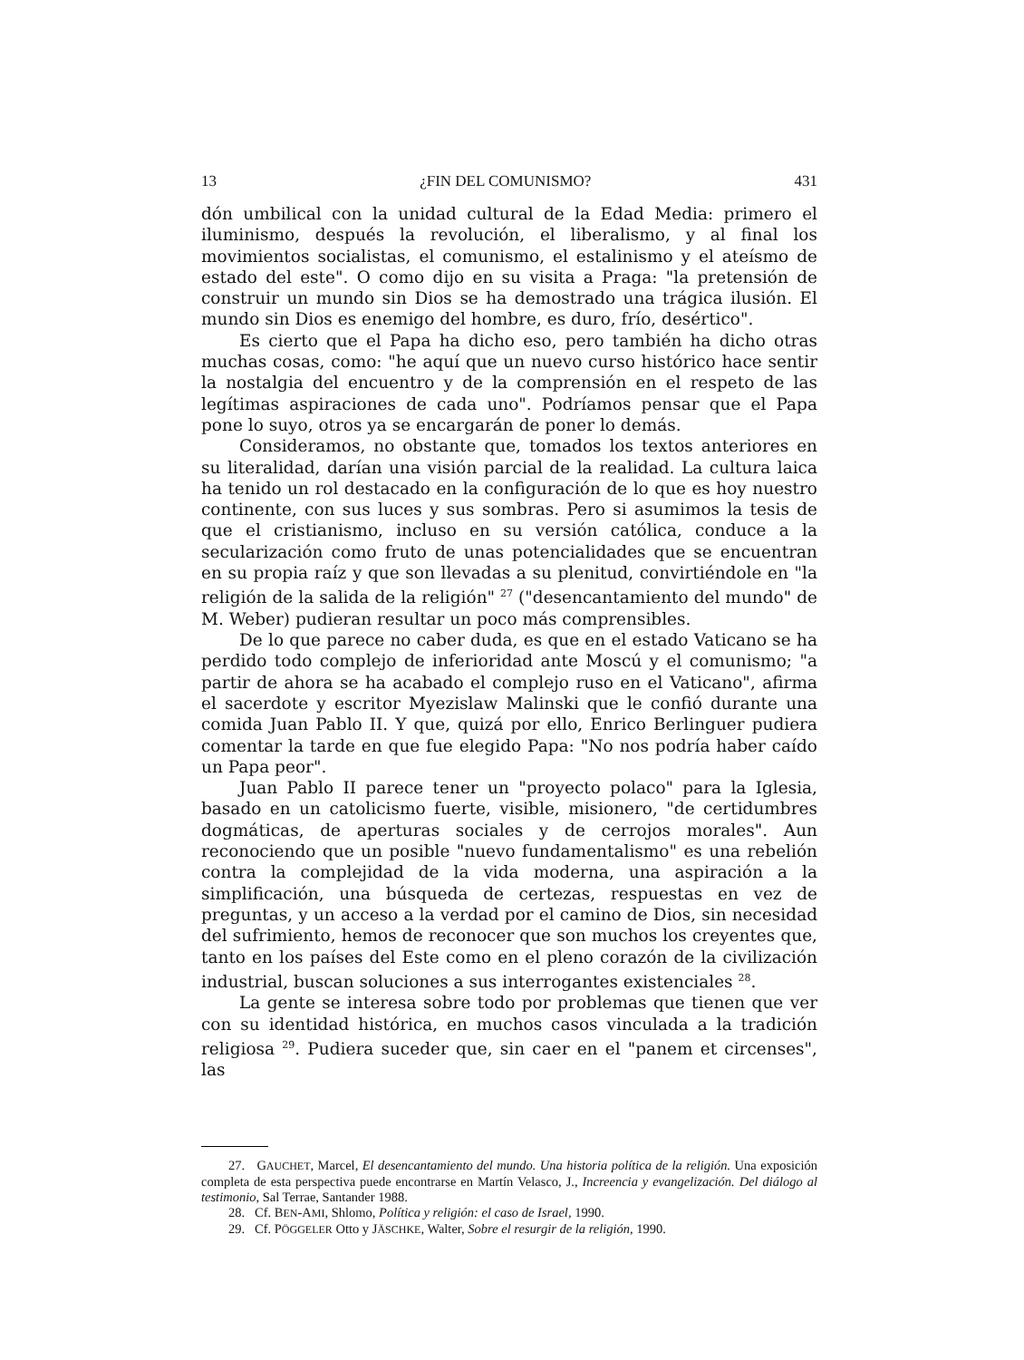13 ¿FIN DEL COMUNISMO? 431
dón umbilical con la unidad cultural de la Edad Media: primero el iluminismo, después la revolución, el liberalismo, y al final los movimientos socialistas, el comunismo, el estalinismo y el ateísmo de estado del este". O como dijo en su visita a Praga: "la pretensión de construir un mundo sin Dios se ha demostrado una trágica ilusión. El mundo sin Dios es enemigo del hombre, es duro, frío, desértico".
Es cierto que el Papa ha dicho eso, pero también ha dicho otras muchas cosas, como: "he aquí que un nuevo curso histórico hace sentir la nostalgia del encuentro y de la comprensión en el respeto de las legítimas aspiraciones de cada uno". Podríamos pensar que el Papa pone lo suyo, otros ya se encargarán de poner lo demás.
Consideramos, no obstante que, tomados los textos anteriores en su literalidad, darían una visión parcial de la realidad. La cultura laica ha tenido un rol destacado en la configuración de lo que es hoy nuestro continente, con sus luces y sus sombras. Pero si asumimos la tesis de que el cristianismo, incluso en su versión católica, conduce a la secularización como fruto de unas potencialidades que se encuentran en su propia raíz y que son llevadas a su plenitud, convirtiéndole en "la religión de la salida de la religión" <sup>27</sup> ("desencantamiento del mundo" de M. Weber) pudieran resultar un poco más comprensibles.
De lo que parece no caber duda, es que en el estado Vaticano se ha perdido todo complejo de inferioridad ante Moscú y el comunismo; "a partir de ahora se ha acabado el complejo ruso en el Vaticano", afirma el sacerdote y escritor Myezislaw Malinski que le confió durante una comida Juan Pablo II. Y que, quizá por ello, Enrico Berlinguer pudiera comentar la tarde en que fue elegido Papa: "No nos podría haber caído un Papa peor".
Juan Pablo II parece tener un "proyecto polaco" para la Iglesia, basado en un catolicismo fuerte, visible, misionero, "de certidumbres dogmáticas, de aperturas sociales y de cerrojos morales". Aun reconociendo que un posible "nuevo fundamentalismo" es una rebelión contra la complejidad de la vida moderna, una aspiración a la simplificación, una búsqueda de certezas, respuestas en vez de preguntas, y un acceso a la verdad por el camino de Dios, sin necesidad del sufrimiento, hemos de reconocer que son muchos los creyentes que, tanto en los países del Este como en el pleno corazón de la civilización industrial, buscan soluciones a sus interrogantes existenciales <sup>28</sup>.
La gente se interesa sobre todo por problemas que tienen que ver con su identidad histórica, en muchos casos vinculada a la tradición religiosa <sup>29</sup>. Pudiera suceder que, sin caer en el "panem et circenses", las
27. GAUCHET, Marcel, El desencantamiento del mundo. Una historia política de la religión. Una exposición completa de esta perspectiva puede encontrarse en Martín Velasco, J., Increencia y evangelización. Del diálogo al testimonio, Sal Terrae, Santander 1988.
28. Cf. BEN-AMI, Shlomo, Política y religión: el caso de Israel, 1990.
29. Cf. PÖGGELER Otto y JÄSCHKE, Walter, Sobre el resurgir de la religión, 1990.